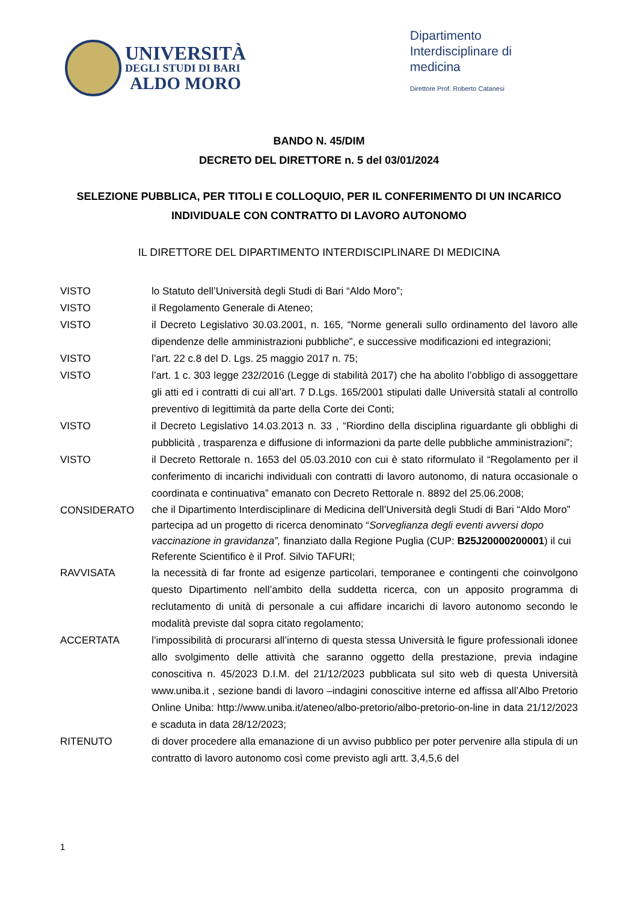UNIVERSITÀ
DEGLI STUDI DI BARI
ALDO MORO
Dipartimento
Interdisciplinare di
medicina
Direttore Prof. Roberto Catanesi
BANDO N. 45/DIM
DECRETO DEL DIRETTORE n. 5 del 03/01/2024
SELEZIONE PUBBLICA, PER TITOLI E COLLOQUIO, PER IL CONFERIMENTO DI UN INCARICO INDIVIDUALE CON CONTRATTO DI LAVORO AUTONOMO
IL DIRETTORE DEL DIPARTIMENTO INTERDISCIPLINARE DI MEDICINA
VISTO lo Statuto dell’Università degli Studi di Bari “Aldo Moro”;
VISTO il Regolamento Generale di Ateneo;
VISTO il Decreto Legislativo 30.03.2001, n. 165, “Norme generali sullo ordinamento del lavoro alle dipendenze delle amministrazioni pubbliche”, e successive modificazioni ed integrazioni;
VISTO l’art. 22 c.8 del D. Lgs. 25 maggio 2017 n. 75;
VISTO l’art. 1 c. 303 legge 232/2016 (Legge di stabilità 2017) che ha abolito l’obbligo di assoggettare gli atti ed i contratti di cui all’art. 7 D.Lgs. 165/2001 stipulati dalle Università statali al controllo preventivo di legittimità da parte della Corte dei Conti;
VISTO il Decreto Legislativo 14.03.2013 n. 33 , “Riordino della disciplina riguardante gli obblighi di pubblicità , trasparenza e diffusione di informazioni da parte delle pubbliche amministrazioni”;
VISTO il Decreto Rettorale n. 1653 del 05.03.2010 con cui è stato riformulato il “Regolamento per il conferimento di incarichi individuali con contratti di lavoro autonomo, di natura occasionale o coordinata e continuativa” emanato con Decreto Rettorale n. 8892 del 25.06.2008;
CONSIDERATO
che il Dipartimento Interdisciplinare di Medicina dell’Università degli Studi di Bari “Aldo Moro” partecipa ad un progetto di ricerca denominato “Sorveglianza degli eventi avversi dopo vaccinazione in gravidanza”, finanziato dalla Regione Puglia (CUP: B25J20000200001) il cui Referente Scientifico è il Prof. Silvio TAFURI;
RAVVISATA la necessità di far fronte ad esigenze particolari, temporanee e contingenti che coinvolgono questo Dipartimento nell’ambito della suddetta ricerca, con un apposito programma di reclutamento di unità di personale a cui affidare incarichi di lavoro autonomo secondo le modalità previste dal sopra citato regolamento;
ACCERTATA l’impossibilità di procurarsi all’interno di questa stessa Università le figure professionali idonee allo svolgimento delle attività che saranno oggetto della prestazione, previa indagine conoscitiva n. 45/2023 D.I.M. del 21/12/2023 pubblicata sul sito web di questa Università www.uniba.it , sezione bandi di lavoro –indagini conoscitive interne ed affissa all’Albo Pretorio Online Uniba: http://www.uniba.it/ateneo/albo-pretorio/albo-pretorio-on-line in data 21/12/2023 e scaduta in data 28/12/2023;
RITENUTO di dover procedere alla emanazione di un avviso pubblico per poter pervenire alla stipula di un contratto di lavoro autonomo così come previsto agli artt. 3,4,5,6 del
1